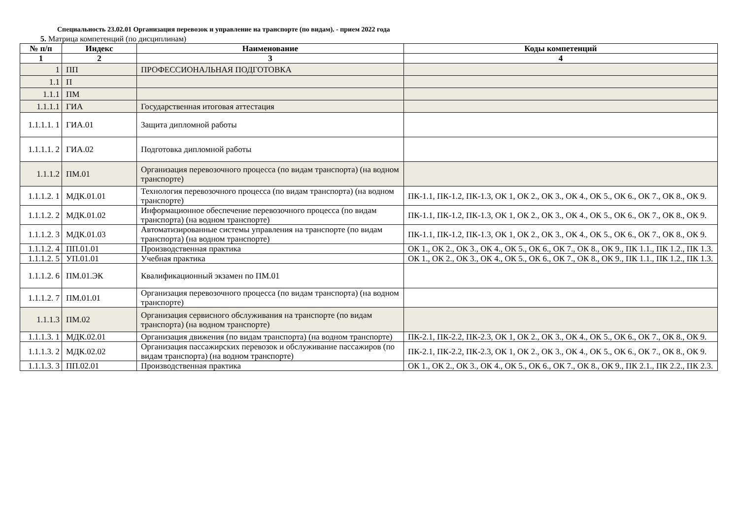Специальность 23.02.01 Организация перевозок и управление на транспорте (по видам). - прием 2022 года
5. Матрица компетенций (по дисциплинам)
| № п/п | Индекс | Наименование | Коды компетенций |
| --- | --- | --- | --- |
| 1 | 2 | 3 | 4 |
| 1 | ПП | ПРОФЕССИОНАЛЬНАЯ ПОДГОТОВКА | |
| 1.1 | П | | |
| 1.1.1 | ПМ | | |
| 1.1.1.1 | ГИА | Государственная итоговая аттестация | |
| 1.1.1.1. 1 | ГИА.01 | Защита дипломной работы | |
| 1.1.1.1. 2 | ГИА.02 | Подготовка дипломной работы | |
| 1.1.1.2 | ПМ.01 | Организация перевозочного процесса (по видам транспорта) (на водном транспорте) | |
| 1.1.1.2. 1 | МДК.01.01 | Технология перевозочного процесса (по видам транспорта) (на водном транспорте) | ПК-1.1, ПК-1.2, ПК-1.3, ОК 1, ОК 2., ОК 3., ОК 4., ОК 5., ОК 6., ОК 7., ОК 8., ОК 9. |
| 1.1.1.2. 2 | МДК.01.02 | Информационное обеспечение перевозочного процесса (по видам транспорта) (на водном транспорте) | ПК-1.1, ПК-1.2, ПК-1.3, ОК 1, ОК 2., ОК 3., ОК 4., ОК 5., ОК 6., ОК 7., ОК 8., ОК 9. |
| 1.1.1.2. 3 | МДК.01.03 | Автоматизированные системы управления на транспорте (по видам транспорта) (на водном транспорте) | ПК-1.1, ПК-1.2, ПК-1.3, ОК 1, ОК 2., ОК 3., ОК 4., ОК 5., ОК 6., ОК 7., ОК 8., ОК 9. |
| 1.1.1.2. 4 | ПП.01.01 | Производственная практика | ОК 1., ОК 2., ОК 3., ОК 4., ОК 5., ОК 6., ОК 7., ОК 8., ОК 9., ПК 1.1., ПК 1.2., ПК 1.3. |
| 1.1.1.2. 5 | УП.01.01 | Учебная практика | ОК 1., ОК 2., ОК 3., ОК 4., ОК 5., ОК 6., ОК 7., ОК 8., ОК 9., ПК 1.1., ПК 1.2., ПК 1.3. |
| 1.1.1.2. 6 | ПМ.01.ЭК | Квалификационный экзамен по ПМ.01 | |
| 1.1.1.2. 7 | ПМ.01.01 | Организация перевозочного процесса (по видам транспорта) (на водном транспорте) | |
| 1.1.1.3 | ПМ.02 | Организация сервисного обслуживания на транспорте (по видам транспорта) (на водном транспорте) | |
| 1.1.1.3. 1 | МДК.02.01 | Организация движения (по видам транспорта) (на водном транспорте) | ПК-2.1, ПК-2.2, ПК-2.3, ОК 1, ОК 2., ОК 3., ОК 4., ОК 5., ОК 6., ОК 7., ОК 8., ОК 9. |
| 1.1.1.3. 2 | МДК.02.02 | Организация пассажирских перевозок и обслуживание пассажиров (по видам транспорта) (на водном транспорте) | ПК-2.1, ПК-2.2, ПК-2.3, ОК 1, ОК 2., ОК 3., ОК 4., ОК 5., ОК 6., ОК 7., ОК 8., ОК 9. |
| 1.1.1.3. 3 | ПП.02.01 | Производственная практика | ОК 1., ОК 2., ОК 3., ОК 4., ОК 5., ОК 6., ОК 7., ОК 8., ОК 9., ПК 2.1., ПК 2.2., ПК 2.3. |